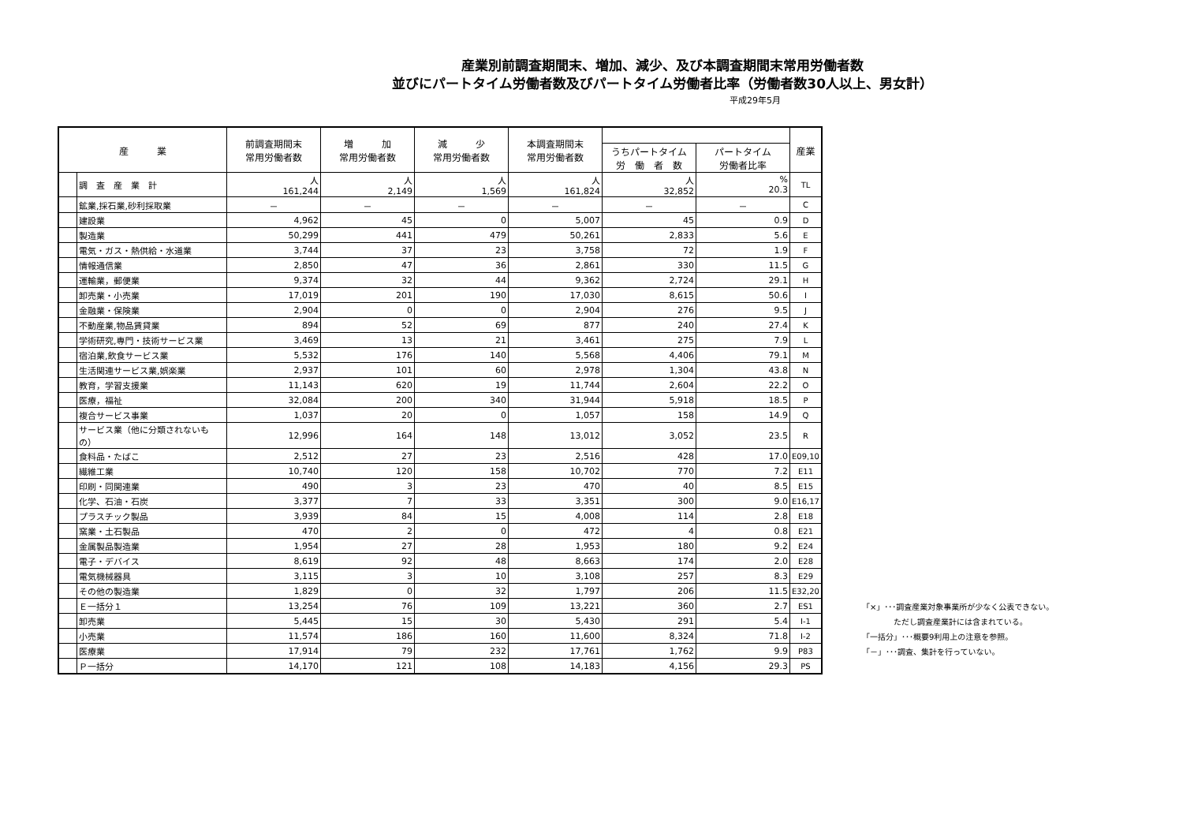産業別前調査期間末、増加、減少、及び本調査期間末常用労働者数
並びにパートタイム労働者数及びパートタイム労働者比率（労働者数30人以上、男女計）
平成29年5月
| 産 業 | | 前調査期間末 常用労働者数 | 増 加 常用労働者数 | 減 少 常用労働者数 | 本調査期間末 常用労働者数 | | | 産業 |
| --- | --- | --- | --- | --- | --- | --- | --- | --- |
| | | | | | | うちパートタイム 労 働 者 数 | パートタイム 労働者比率 | |
| | 調 査 産 業 計 | 人 161,244 | 人 2,149 | 人 1,569 | 人 161,824 | 人 32,852 | % 20.3 | TL |
| | 鉱業,採石業,砂利採取業 | － | － | － | － | － | － | C |
| | 建設業 | 4,962 | 45 | 0 | 5,007 | 45 | 0.9 | D |
| | 製造業 | 50,299 | 441 | 479 | 50,261 | 2,833 | 5.6 | E |
| | 電気・ガス・熱供給・水道業 | 3,744 | 37 | 23 | 3,758 | 72 | 1.9 | F |
| | 情報通信業 | 2,850 | 47 | 36 | 2,861 | 330 | 11.5 | G |
| | 運輸業，郵便業 | 9,374 | 32 | 44 | 9,362 | 2,724 | 29.1 | H |
| | 卸売業・小売業 | 17,019 | 201 | 190 | 17,030 | 8,615 | 50.6 | I |
| | 金融業・保険業 | 2,904 | 0 | 0 | 2,904 | 276 | 9.5 | J |
| | 不動産業,物品賃貸業 | 894 | 52 | 69 | 877 | 240 | 27.4 | K |
| | 学術研究,専門・技術サービス業 | 3,469 | 13 | 21 | 3,461 | 275 | 7.9 | L |
| | 宿泊業,飲食サービス業 | 5,532 | 176 | 140 | 5,568 | 4,406 | 79.1 | M |
| | 生活関連サービス業,娯楽業 | 2,937 | 101 | 60 | 2,978 | 1,304 | 43.8 | N |
| | 教育，学習支援業 | 11,143 | 620 | 19 | 11,744 | 2,604 | 22.2 | O |
| | 医療，福祉 | 32,084 | 200 | 340 | 31,944 | 5,918 | 18.5 | P |
| | 複合サービス事業 | 1,037 | 20 | 0 | 1,057 | 158 | 14.9 | Q |
| | サービス業（他に分類されないもの） | 12,996 | 164 | 148 | 13,012 | 3,052 | 23.5 | R |
| | 食料品・たばこ | 2,512 | 27 | 23 | 2,516 | 428 | 17.0 | E09,10 |
| | 繊維工業 | 10,740 | 120 | 158 | 10,702 | 770 | 7.2 | E11 |
| | 印刷・同関連業 | 490 | 3 | 23 | 470 | 40 | 8.5 | E15 |
| | 化学、石油・石炭 | 3,377 | 7 | 33 | 3,351 | 300 | 9.0 | E16,17 |
| | プラスチック製品 | 3,939 | 84 | 15 | 4,008 | 114 | 2.8 | E18 |
| | 窯業・土石製品 | 470 | 2 | 0 | 472 | 4 | 0.8 | E21 |
| | 金属製品製造業 | 1,954 | 27 | 28 | 1,953 | 180 | 9.2 | E24 |
| | 電子・デバイス | 8,619 | 92 | 48 | 8,663 | 174 | 2.0 | E28 |
| | 電気機械器具 | 3,115 | 3 | 10 | 3,108 | 257 | 8.3 | E29 |
| | その他の製造業 | 1,829 | 0 | 32 | 1,797 | 206 | 11.5 | E32,20 |
| | Ｅ一括分１ | 13,254 | 76 | 109 | 13,221 | 360 | 2.7 | ES1 |
| | 卸売業 | 5,445 | 15 | 30 | 5,430 | 291 | 5.4 | I-1 |
| | 小売業 | 11,574 | 186 | 160 | 11,600 | 8,324 | 71.8 | I-2 |
| | 医療業 | 17,914 | 79 | 232 | 17,761 | 1,762 | 9.9 | P83 |
| | Ｐ一括分 | 14,170 | 121 | 108 | 14,183 | 4,156 | 29.3 | PS |
「×」･･･調査産業対象事業所が少なく公表できない。
　　　　ただし調査産業計には含まれている。
「一括分」･･･概要9利用上の注意を参照。
「－」･･･調査、集計を行っていない。